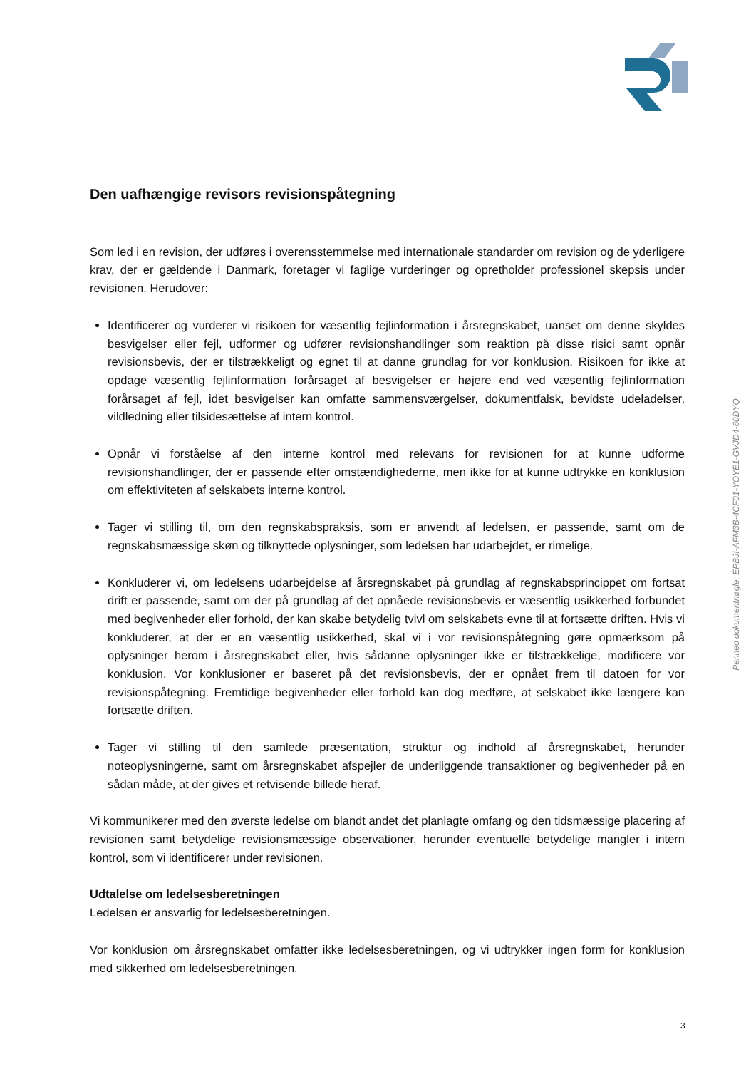Den uafhængige revisors revisionspåtegning
Som led i en revision, der udføres i overensstemmelse med internationale standarder om revision og de yderligere krav, der er gældende i Danmark, foretager vi faglige vurderinger og opretholder professionel skepsis under revisionen. Herudover:
Identificerer og vurderer vi risikoen for væsentlig fejlinformation i årsregnskabet, uanset om denne skyldes besvigelser eller fejl, udformer og udfører revisionshandlinger som reaktion på disse risici samt opnår revisionsbevis, der er tilstrækkeligt og egnet til at danne grundlag for vor konklusion. Risikoen for ikke at opdage væsentlig fejlinformation forårsaget af besvigelser er højere end ved væsentlig fejlinformation forårsaget af fejl, idet besvigelser kan omfatte sammensværgelser, dokumentfalsk, bevidste udeladelser, vildledning eller tilsidesættelse af intern kontrol.
Opnår vi forståelse af den interne kontrol med relevans for revisionen for at kunne udforme revisionshandlinger, der er passende efter omstændighederne, men ikke for at kunne udtrykke en konklusion om effektiviteten af selskabets interne kontrol.
Tager vi stilling til, om den regnskabspraksis, som er anvendt af ledelsen, er passende, samt om de regnskabsmæssige skøn og tilknyttede oplysninger, som ledelsen har udarbejdet, er rimelige.
Konkluderer vi, om ledelsens udarbejdelse af årsregnskabet på grundlag af regnskabsprincippet om fortsat drift er passende, samt om der på grundlag af det opnåede revisionsbevis er væsentlig usikkerhed forbundet med begivenheder eller forhold, der kan skabe betydelig tvivl om selskabets evne til at fortsætte driften. Hvis vi konkluderer, at der er en væsentlig usikkerhed, skal vi i vor revisionspåtegning gøre opmærksom på oplysninger herom i årsregnskabet eller, hvis sådanne oplysninger ikke er tilstrækkelige, modificere vor konklusion. Vor konklusioner er baseret på det revisionsbevis, der er opnået frem til datoen for vor revisionspåtegning. Fremtidige begivenheder eller forhold kan dog medføre, at selskabet ikke længere kan fortsætte driften.
Tager vi stilling til den samlede præsentation, struktur og indhold af årsregnskabet, herunder noteoplysningerne, samt om årsregnskabet afspejler de underliggende transaktioner og begivenheder på en sådan måde, at der gives et retvisende billede heraf.
Vi kommunikerer med den øverste ledelse om blandt andet det planlagte omfang og den tidsmæssige placering af revisionen samt betydelige revisionsmæssige observationer, herunder eventuelle betydelige mangler i intern kontrol, som vi identificerer under revisionen.
Udtalelse om ledelsesberetningen
Ledelsen er ansvarlig for ledelsesberetningen.
Vor konklusion om årsregnskabet omfatter ikke ledelsesberetningen, og vi udtrykker ingen form for konklusion med sikkerhed om ledelsesberetningen.
Penneo dokumentnøgle: EPBJI-AFM3B-4CF01-YOYE1-GVJD4-60DYQ
3